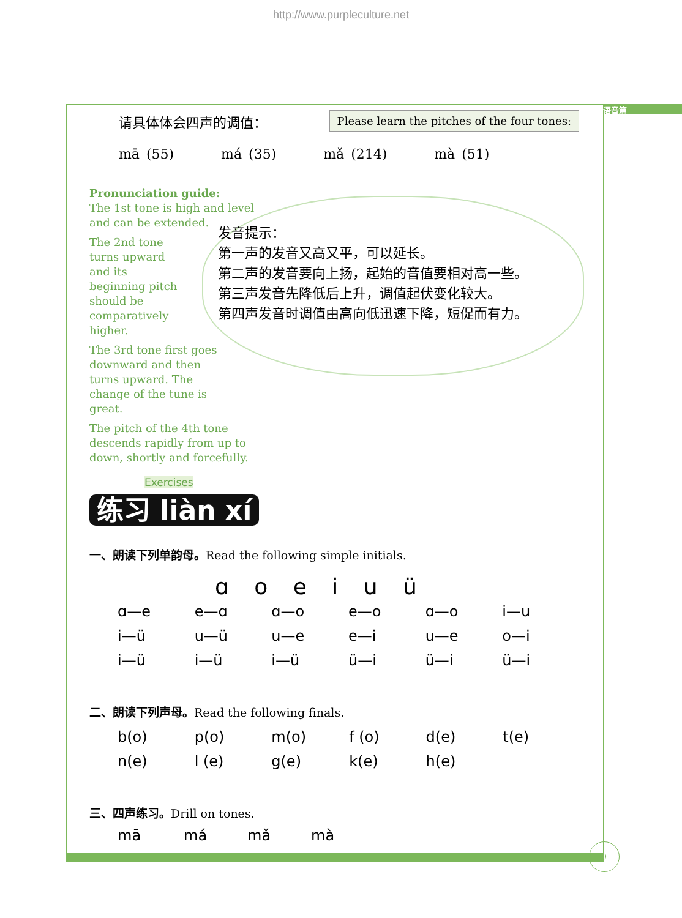http://www.purpleculture.net
语音篇
请具体体会四声的调值： Please learn the pitches of the four tones:
mā (55) má (35) mǎ (214) mà (51)
Pronunciation guide:
The 1st tone is high and level and can be extended.
The 2nd tone turns upward and its beginning pitch should be comparatively higher.
The 3rd tone first goes downward and then turns upward. The change of the tune is great.
The pitch of the 4th tone descends rapidly from up to down, shortly and forcefully.
发音提示：
第一声的发音又高又平，可以延长。
第二声的发音要向上扬，起始的音值要相对高一些。
第三声发音先降低后上升，调值起伏变化较大。
第四声发音时调值由高向低迅速下降，短促而有力。
Exercises
练习 liàn xí
一、朗读下列单韵母。Read the following simple initials.
ɑ o e i u ü
| ɑ—e | e—ɑ | ɑ—o | e—o | ɑ—o | i—u |
| i—ü | u—ü | u—e | e—i | u—e | o—i |
| i—ü | i—ü | i—ü | ü—i | ü—i | ü—i |
二、朗读下列声母。Read the following finals.
| b(o) | p(o) | m(o) | f (o) | d(e) | t(e) |
| n(e) | l (e) | g(e) | k(e) | h(e) | |
三、四声练习。Drill on tones.
| mā | má | mǎ | mà |
9